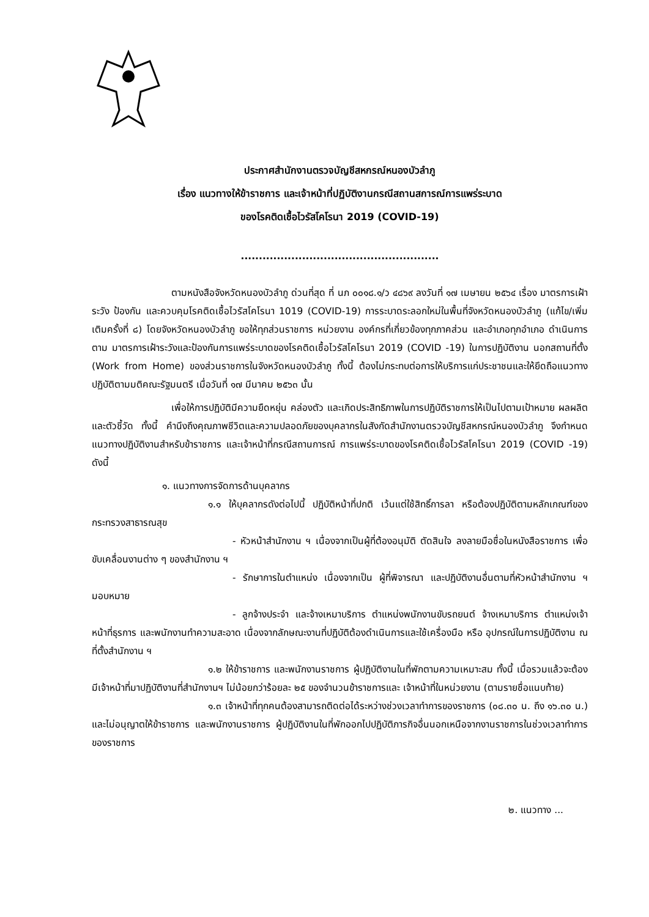ประกาศสำนักงานตรวจบัญชีสหกรณ์หนองบัวลำภู
เรื่อง แนวทางให้ข้าราชการ และเจ้าหน้าที่ปฏิบัติงานกรณีสถานสการณ์การแพร่ระบาด
ของโรคติดเชื้อไวรัสโคโรนา 2019 (COVID-19)
.......................................................
ตามหนังสือจังหวัดหนองบัวลำภู ด่วนที่สุด ที่ นภ ๐๐๑๘.๑/ว ๔๘๖๙ ลงวันที่ ๑๗ เมษายน ๒๕๖๔ เรื่อง มาตรการเฝ้าระวัง ป้องกัน และควบคุมโรคติดเชื้อไวรัสโคโรนา 1019 (COVID-19) การระบาดระลอกใหม่ในพื้นที่จังหวัดหนองบัวลำภู (แก้ไข/เพิ่มเติมครั้งที่ ๘) โดยจังหวัดหนองบัวลำภู ขอให้ทุกส่วนราชการ หน่วยงาน องค์กรที่เกี่ยวข้องทุกภาคส่วน และอำเภอทุกอำเภอ ดำเนินการตาม มาตรการเฝ้าระวังและป้องกันการแพร่ระบาดของโรคติดเชื้อไวรัสโคโรนา 2019 (COVID -19) ในการปฏิบัติงาน นอกสถานที่ตั้ง (Work from Home) ของส่วนราชการในจังหวัดหนองบัวลำภู ทั้งนี้ ต้องไม่กระทบต่อการให้บริการแก่ประชาชนและให้ยึดถือแนวทางปฏิบัติตามมติคณะรัฐมนตรี เมื่อวันที่ ๑๗ มีนาคม ๒๕๖๓ นั้น
เพื่อให้การปฏิบัติมีความยืดหยุ่น คล่องตัว และเกิดประสิทธิภาพในการปฏิบัติราชการให้เป็นไปตามเป้าหมาย ผลผลิต และตัวชี้วัด ทั้งนี้ คำนึงถึงคุณภาพชีวิตและความปลอดภัยของบุคลากรในสังกัดสำนักงานตรวจบัญชีสหกรณ์หนองบัวลำภู จึงกำหนดแนวทางปฏิบัติงานสำหรับข้าราชการ และเจ้าหน้าที่กรณีสถานการณ์ การแพร่ระบาดของโรคติดเชื้อไวรัสโคโรนา 2019 (COVID -19) ดังนี้
๑. แนวทางการจัดการด้านบุคลากร
๑.๑ ให้บุคลากรดังต่อไปนี้ ปฏิบัติหน้าที่ปกติ เว้นแต่ใช้สิทธิ์การลา หรือต้องปฏิบัติตามหลักเกณฑ์ของกระทรวงสาธารณสุข
- หัวหน้าสำนักงาน ฯ เนื่องจากเป็นผู้ที่ต้องอนุมัติ ตัดสินใจ ลงลายมือชื่อในหนังสือราชการ เพื่อขับเคลื่อนงานต่าง ๆ ของสำนักงาน ฯ
- รักษาการในตำแหน่ง เนื่องจากเป็น ผู้ที่พิจารณา และปฏิบัติงานอื่นตามที่หัวหน้าสำนักงาน ฯ มอบหมาย
- ลูกจ้างประจำ และจ้างเหมาบริการ ตำแหน่งพนักงานขับรถยนต์ จ้างเหมาบริการ ตำแหน่งเจ้าหน้าที่ธุรการ และพนักงานทำความสะอาด เนื่องจากลักษณะงานที่ปฏิบัติต้องดำเนินการและใช้เครื่องมือ หรือ อุปกรณ์ในการปฏิบัติงาน ณ ที่ตั้งสำนักงาน ฯ
๑.๒ ให้ข้าราชการ และพนักงานราชการ ผู้ปฏิบัติงานในที่พักตามความเหมาะสม ทั้งนี้ เมื่อรวมแล้วจะต้องมีเจ้าหน้าที่มาปฏิบัติงานที่สำนักงานฯ ไม่น้อยกว่าร้อยละ ๒๕ ของจำนวนข้าราชการและ เจ้าหน้าที่ในหน่วยงาน (ตามรายชื่อแนบท้าย)
๑.๓ เจ้าหน้าที่ทุกคนต้องสามารถติดต่อได้ระหว่างช่วงเวลาทำการของราชการ (๐๘.๓๐ น. ถึง ๑๖.๓๐ น.) และไม่อนุญาตให้ข้าราชการ และพนักงานราชการ ผู้ปฏิบัติงานในที่พักออกไปปฏิบัติภารกิจอื่นนอกเหนือจากงานราชการในช่วงเวลาทำการของราชการ
๒. แนวทาง ...